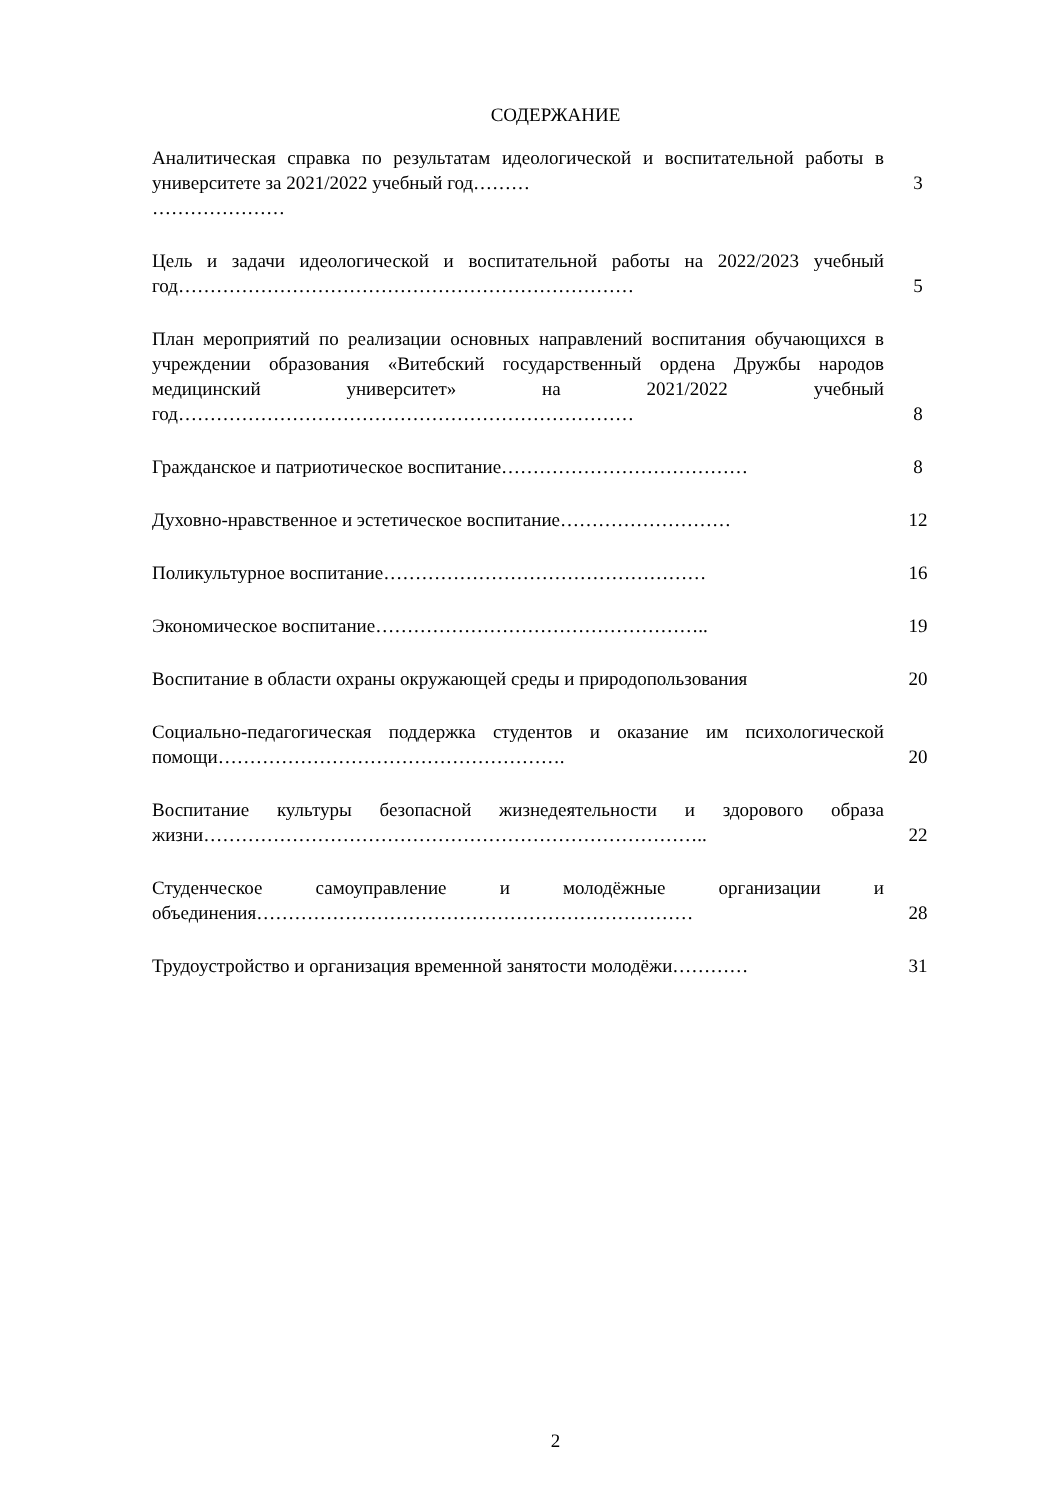СОДЕРЖАНИЕ
| Аналитическая справка по результатам идеологической и воспитательной работы в университете за 2021/2022 учебный год……… ………………… | 3 |
| Цель и задачи идеологической и воспитательной работы на 2022/2023 учебный год……………………………………………………………… | 5 |
| План мероприятий по реализации основных направлений воспитания обучающихся в учреждении образования «Витебский государственный ордена Дружбы народов медицинский университет» на 2021/2022 учебный год……………………………………………………………… | 8 |
| Гражданское и патриотическое воспитание………………………………… | 8 |
| Духовно-нравственное и эстетическое воспитание……………………… | 12 |
| Поликультурное воспитание…………………………………………… | 16 |
| Экономическое воспитание…………………………………………….. | 19 |
| Воспитание в области охраны окружающей среды и природопользования | 20 |
| Социально-педагогическая поддержка студентов и оказание им психологической помощи………………………………………………. | 20 |
| Воспитание культуры безопасной жизнедеятельности и здорового образа жизни…………………………………………………………………….. | 22 |
| Студенческое самоуправление и молодёжные организации и объединения…………………………………………………………… | 28 |
| Трудоустройство и организация временной занятости молодёжи………… | 31 |
2